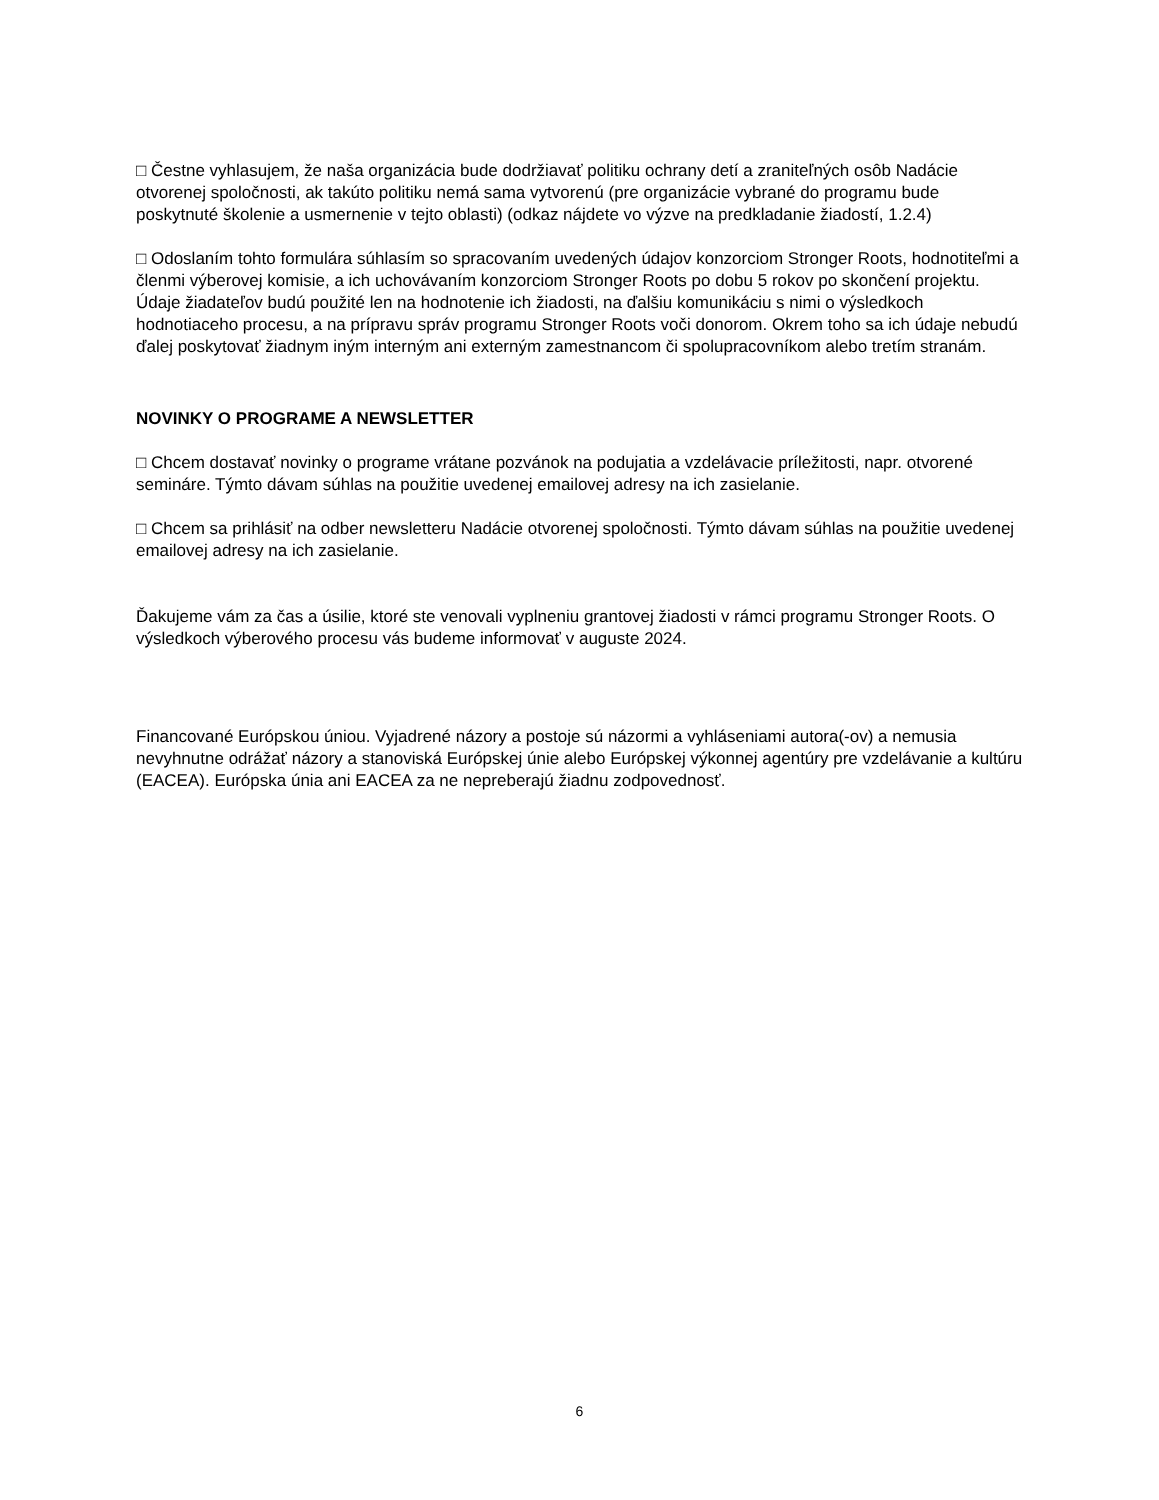□ Čestne vyhlasujem, že naša organizácia bude dodržiavať politiku ochrany detí a zraniteľných osôb Nadácie otvorenej spoločnosti, ak takúto politiku nemá sama vytvorenú (pre organizácie vybrané do programu bude poskytnuté školenie a usmernenie v tejto oblasti) (odkaz nájdete vo výzve na predkladanie žiadostí, 1.2.4)
□ Odoslaním tohto formulára súhlasím so spracovaním uvedených údajov konzorciom Stronger Roots, hodnotiteľmi a členmi výberovej komisie, a ich uchovávaním konzorciom Stronger Roots po dobu 5 rokov po skončení projektu. Údaje žiadateľov budú použité len na hodnotenie ich žiadosti, na ďalšiu komunikáciu s nimi o výsledkoch hodnotiaceho procesu, a na prípravu správ programu Stronger Roots voči donorom. Okrem toho sa ich údaje nebudú ďalej poskytovať žiadnym iným interným ani externým zamestnancom či spolupracovníkom alebo tretím stranám.
NOVINKY O PROGRAME A NEWSLETTER
□ Chcem dostavať novinky o programe vrátane pozvánok na podujatia a vzdelávacie príležitosti, napr. otvorené semináre. Týmto dávam súhlas na použitie uvedenej emailovej adresy na ich zasielanie.
□ Chcem sa prihlásiť na odber newsletteru Nadácie otvorenej spoločnosti. Týmto dávam súhlas na použitie uvedenej emailovej adresy na ich zasielanie.
Ďakujeme vám za čas a úsilie, ktoré ste venovali vyplneniu grantovej žiadosti v rámci programu Stronger Roots. O výsledkoch výberového procesu vás budeme informovať v auguste 2024.
Financované Európskou úniou. Vyjadrené názory a postoje sú názormi a vyhláseniami autora(-ov) a nemusia nevyhnutne odrážať názory a stanoviská Európskej únie alebo Európskej výkonnej agentúry pre vzdelávanie a kultúru (EACEA). Európska únia ani EACEA za ne nepreberajú žiadnu zodpovednosť.
6